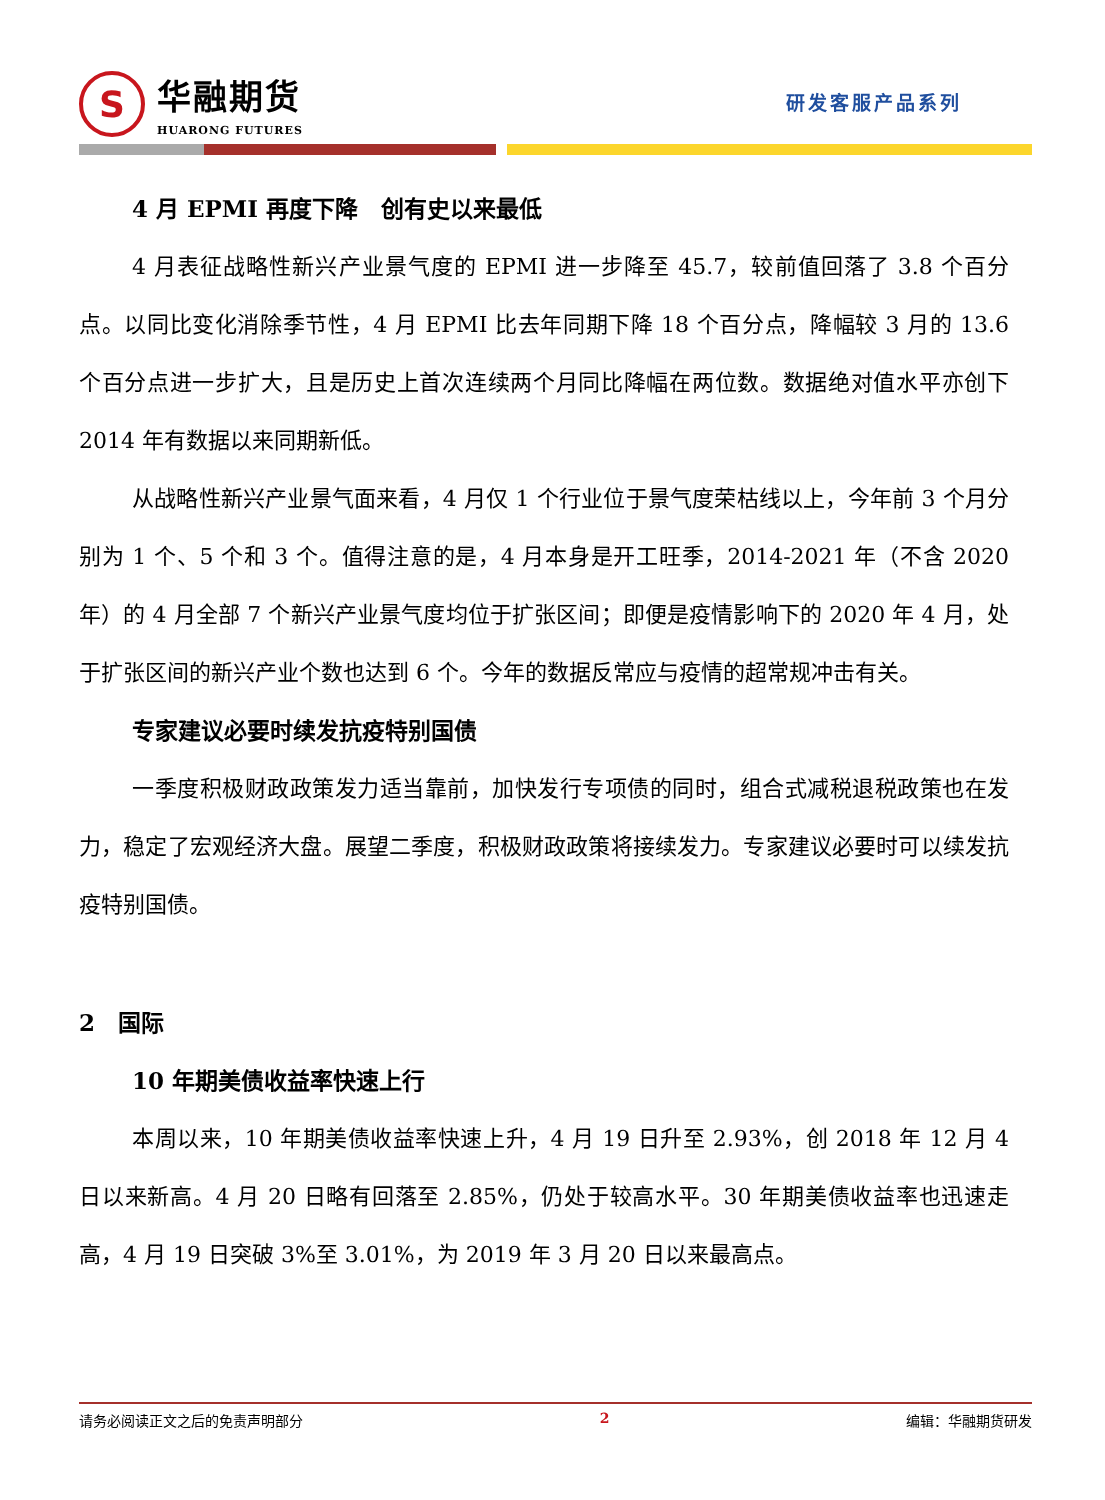S
华融期货
HUARONG FUTURES
研发客服产品系列
4 月 EPMI 再度下降　创有史以来最低
4 月表征战略性新兴产业景气度的 EPMI 进一步降至 45.7，较前值回落了 3.8 个百分点。以同比变化消除季节性，4 月 EPMI 比去年同期下降 18 个百分点，降幅较 3 月的 13.6 个百分点进一步扩大，且是历史上首次连续两个月同比降幅在两位数。数据绝对值水平亦创下 2014 年有数据以来同期新低。
从战略性新兴产业景气面来看，4 月仅 1 个行业位于景气度荣枯线以上，今年前 3 个月分别为 1 个、5 个和 3 个。值得注意的是，4 月本身是开工旺季，2014-2021 年（不含 2020 年）的 4 月全部 7 个新兴产业景气度均位于扩张区间；即便是疫情影响下的 2020 年 4 月，处于扩张区间的新兴产业个数也达到 6 个。今年的数据反常应与疫情的超常规冲击有关。
专家建议必要时续发抗疫特别国债
一季度积极财政政策发力适当靠前，加快发行专项债的同时，组合式减税退税政策也在发力，稳定了宏观经济大盘。展望二季度，积极财政政策将接续发力。专家建议必要时可以续发抗疫特别国债。
2　国际
10 年期美债收益率快速上行
本周以来，10 年期美债收益率快速上升，4 月 19 日升至 2.93%，创 2018 年 12 月 4 日以来新高。4 月 20 日略有回落至 2.85%，仍处于较高水平。30 年期美债收益率也迅速走高，4 月 19 日突破 3%至 3.01%，为 2019 年 3 月 20 日以来最高点。
请务必阅读正文之后的免责声明部分 2 编辑：华融期货研发